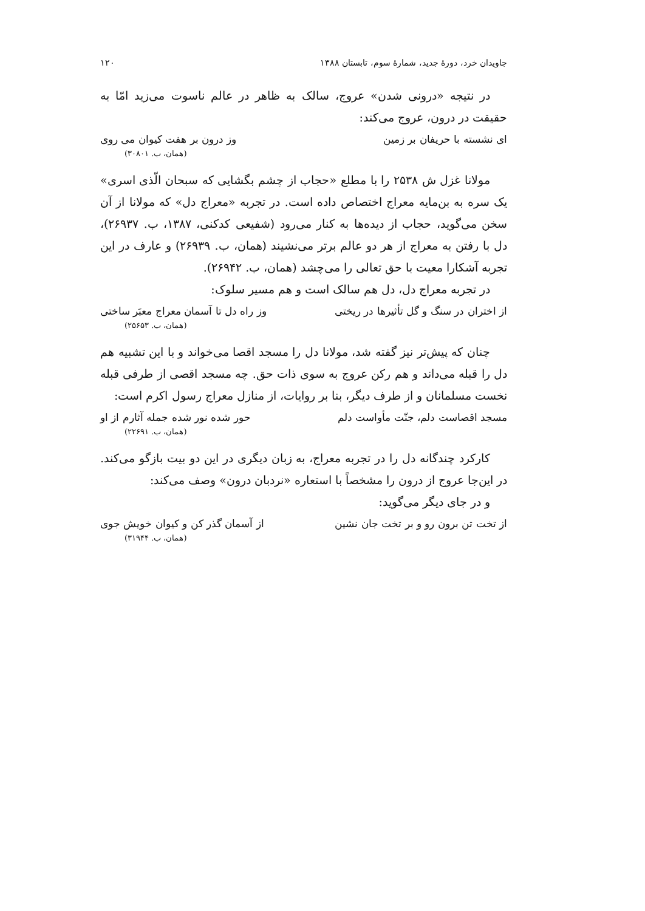جاویدان خرد، دورهٔ جدید، شمارهٔ سوم، تابستان ۱۳۸۸ ۱۲۰
در نتیجه «درونی شدن» عروج، سالک به ظاهر در عالم ناسوت می‌زید امّا به حقیقت در درون، عروج می‌کند:
ای نشسته با حریفان بر زمین وز درون بر هفت کیوان می روی
(همان، ب. ۳۰۸۰۱)
مولانا غزل ش ۲۵۳۸ را با مطلع «حجاب از چشم بگشایی که سبحان الّذی اسری» یک سره به بن‌مایه معراج اختصاص داده است. در تجربه «معراج دل» که مولانا از آن سخن می‌گوید، حجاب از دیده‌ها به کنار می‌رود (شفیعی کدکنی، ۱۳۸۷، ب. ۲۶۹۳۷)، دل با رفتن به معراج از هر دو عالم برتر می‌نشیند (همان، ب. ۲۶۹۳۹) و عارف در این تجربه آشکارا معیت با حق تعالی را می‌چشد (همان، ب. ۲۶۹۴۲).
در تجربه معراج دل، دل هم سالک است و هم مسیر سلوک:
از اختران در سنگ و گل تأثیرها در ریختی وز راه دل تا آسمان معراج معبَر ساختی
(همان، ب. ۲۵۶۵۳)
چنان که پیش‌تر نیز گفته شد، مولانا دل را مسجد اقصا می‌خواند و با این تشبیه هم دل را قبله می‌داند و هم رکن عروج به سوی ذات حق. چه مسجد اقصی از طرفی قبله نخست مسلمانان و از طرف دیگر، بنا بر روایات، از منازل معراج رسول اکرم است:
مسجد اقصاست دلم، جنّت مأواست دلم حور شده نور شده جمله آثارم از او
(همان، ب. ۲۲۶۹۱)
کارکرد چندگانه دل را در تجربه معراج، به زبان دیگری در این دو بیت بازگو می‌کند. در این‌جا عروج از درون را مشخصاً با استعاره «نردبان درون» وصف می‌کند:
و در جای دیگر می‌گوید:
از تخت تن برون رو و بر تخت جان نشین از آسمان گذر کن و کیوان خویش جوی
(همان، ب. ۳۱۹۴۴)